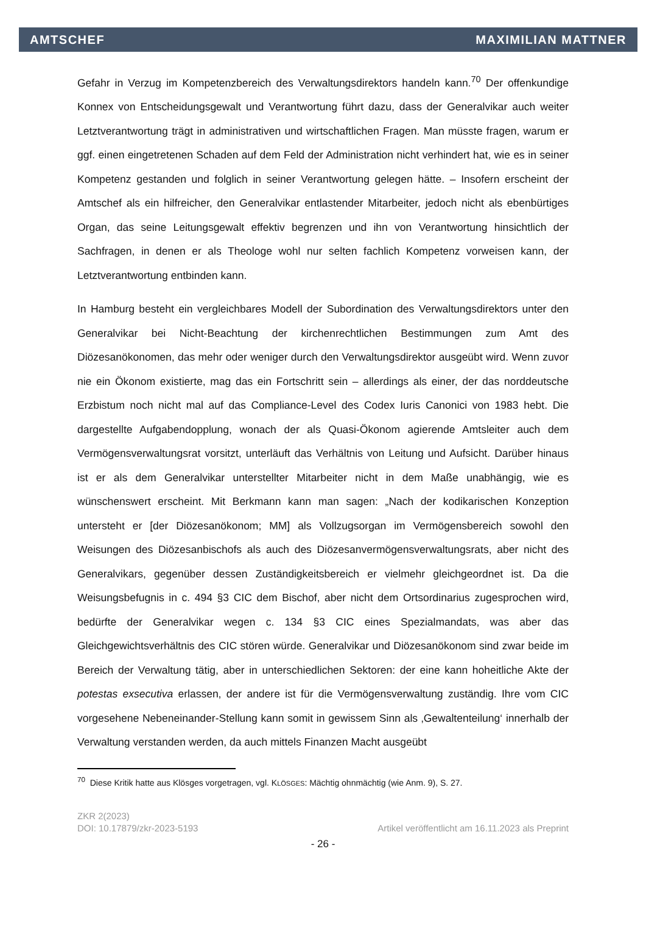AMTSCHEF MAXIMILIAN MATTNER
Gefahr in Verzug im Kompetenzbereich des Verwaltungsdirektors handeln kann.<sup>70</sup> Der offenkundige Konnex von Entscheidungsgewalt und Verantwortung führt dazu, dass der Generalvikar auch weiter Letztverantwortung trägt in administrativen und wirtschaftlichen Fragen. Man müsste fragen, warum er ggf. einen eingetretenen Schaden auf dem Feld der Administration nicht verhindert hat, wie es in seiner Kompetenz gestanden und folglich in seiner Verantwortung gelegen hätte. – Insofern erscheint der Amtschef als ein hilfreicher, den Generalvikar entlastender Mitarbeiter, jedoch nicht als ebenbürtiges Organ, das seine Leitungsgewalt effektiv begrenzen und ihn von Verantwortung hinsichtlich der Sachfragen, in denen er als Theologe wohl nur selten fachlich Kompetenz vorweisen kann, der Letztverantwortung entbinden kann.
In Hamburg besteht ein vergleichbares Modell der Subordination des Verwaltungsdirektors unter den Generalvikar bei Nicht-Beachtung der kirchenrechtlichen Bestimmungen zum Amt des Diözesanökonomen, das mehr oder weniger durch den Verwaltungsdirektor ausgeübt wird. Wenn zuvor nie ein Ökonom existierte, mag das ein Fortschritt sein – allerdings als einer, der das norddeutsche Erzbistum noch nicht mal auf das Compliance-Level des Codex Iuris Canonici von 1983 hebt. Die dargestellte Aufgabendopplung, wonach der als Quasi-Ökonom agierende Amtsleiter auch dem Vermögensverwaltungsrat vorsitzt, unterläuft das Verhältnis von Leitung und Aufsicht. Darüber hinaus ist er als dem Generalvikar unterstellter Mitarbeiter nicht in dem Maße unabhängig, wie es wünschenswert erscheint. Mit Berkmann kann man sagen: „Nach der kodikarischen Konzeption untersteht er [der Diözesanökonom; MM] als Vollzugsorgan im Vermögensbereich sowohl den Weisungen des Diözesanbischofs als auch des Diözesanvermögensverwaltungsrats, aber nicht des Generalvikars, gegenüber dessen Zuständigkeitsbereich er vielmehr gleichgeordnet ist. Da die Weisungsbefugnis in c. 494 §3 CIC dem Bischof, aber nicht dem Ortsordinarius zugesprochen wird, bedürfte der Generalvikar wegen c. 134 §3 CIC eines Spezialmandats, was aber das Gleichgewichtsverhältnis des CIC stören würde. Generalvikar und Diözesanökonom sind zwar beide im Bereich der Verwaltung tätig, aber in unterschiedlichen Sektoren: der eine kann hoheitliche Akte der potestas exsecutiva erlassen, der andere ist für die Vermögensverwaltung zuständig. Ihre vom CIC vorgesehene Nebeneinander-Stellung kann somit in gewissem Sinn als ‚Gewaltenteilung‘ innerhalb der Verwaltung verstanden werden, da auch mittels Finanzen Macht ausgeübt
<sup>70</sup> Diese Kritik hatte aus Klösges vorgetragen, vgl. KLÖSGES: Mächtig ohnmächtig (wie Anm. 9), S. 27.
ZKR 2(2023)
DOI: 10.17879/zkr-2023-5193 Artikel veröffentlicht am 16.11.2023 als Preprint
- 26 -